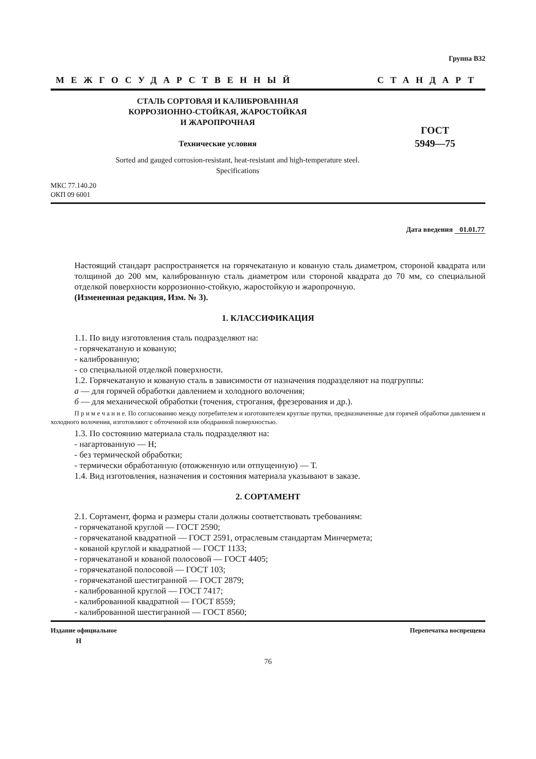Группа В32
МЕЖГОСУДАРСТВЕННЫЙ СТАНДАРТ
СТАЛЬ СОРТОВАЯ И КАЛИБРОВАННАЯ
КОРРОЗИОННО-СТОЙКАЯ, ЖАРОСТОЙКАЯ
И ЖАРОПРОЧНАЯ
Технические условия
ГОСТ
5949—75
Sorted and gauged corrosion-resistant, heat-resistant and high-temperature steel.
Specifications
МКС 77.140.20
ОКП 09 6001
Дата введения 01.01.77
Настоящий стандарт распространяется на горячекатаную и кованую сталь диаметром, стороной квадрата или толщиной до 200 мм, калиброванную сталь диаметром или стороной квадрата до 70 мм, со специальной отделкой поверхности коррозионно-стойкую, жаростойкую и жаропрочную.
(Измененная редакция, Изм. № 3).
1. КЛАССИФИКАЦИЯ
1.1. По виду изготовления сталь подразделяют на:
- горячекатаную и кованую;
- калиброванную;
- со специальной отделкой поверхности.
1.2. Горячекатаную и кованую сталь в зависимости от назначения подразделяют на подгруппы:
а — для горячей обработки давлением и холодного волочения;
б — для механической обработки (точения, строгания, фрезерования и др.).
П р и м е ч а н и е. По согласованию между потребителем и изготовителем круглые прутки, предназначенные для горячей обработки давлением и холодного волочения, изготовляют с обточенной или ободранной поверхностью.
1.3. По состоянию материала сталь подразделяют на:
- нагартованную — Н;
- без термической обработки;
- термически обработанную (отожженную или отпущенную) — Т.
1.4. Вид изготовления, назначения и состояния материала указывают в заказе.
2. СОРТАМЕНТ
2.1. Сортамент, форма и размеры стали должны соответствовать требованиям:
- горячекатаной круглой — ГОСТ 2590;
- горячекатаной квадратной — ГОСТ 2591, отраслевым стандартам Минчермета;
- кованой круглой и квадратной — ГОСТ 1133;
- горячекатаной и кованой полосовой — ГОСТ 4405;
- горячекатаной полосовой — ГОСТ 103;
- горячекатаной шестигранной — ГОСТ 2879;
- калиброванной круглой — ГОСТ 7417;
- калиброванной квадратной — ГОСТ 8559;
- калиброванной шестигранной — ГОСТ 8560;
Издание официальное Перепечатка воспрещена
Н
76